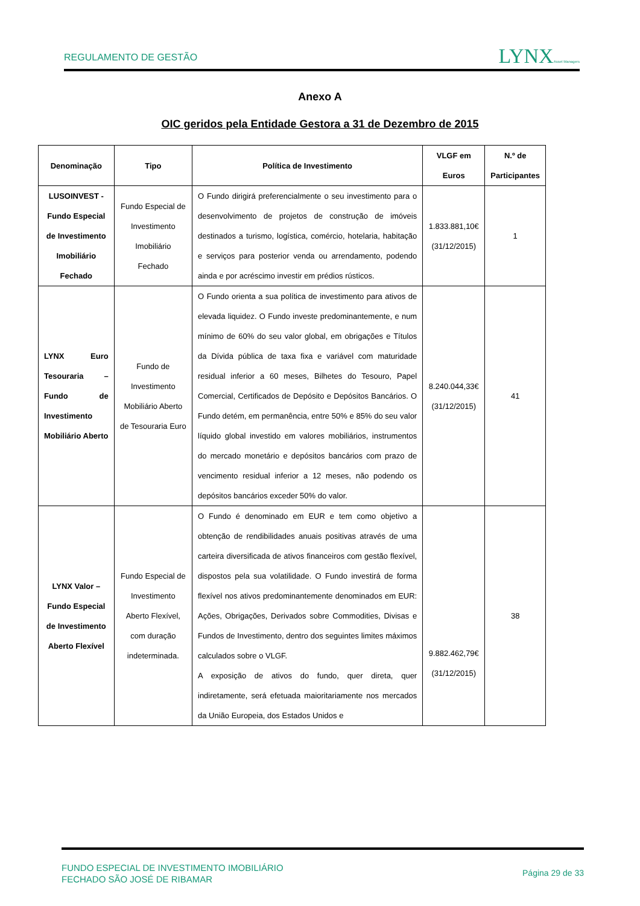REGULAMENTO DE GESTÃO LYNXAsset Managers
Anexo A
OIC geridos pela Entidade Gestora a 31 de Dezembro de 2015
| Denominação | Tipo | Política de Investimento | VLGF em Euros | N.º de Participantes |
| --- | --- | --- | --- | --- |
| LUSOINVEST - Fundo Especial de Investimento Imobiliário Fechado | Fundo Especial de Investimento Imobiliário Fechado | O Fundo dirigirá preferencialmente o seu investimento para o desenvolvimento de projetos de construção de imóveis destinados a turismo, logística, comércio, hotelaria, habitação e serviços para posterior venda ou arrendamento, podendo ainda e por acréscimo investir em prédios rústicos. | 1.833.881,10€ (31/12/2015) | 1 |
| LYNX Euro Tesouraria – Fundo de Investimento Mobiliário Aberto | Fundo de Investimento Mobiliário Aberto de Tesouraria Euro | O Fundo orienta a sua política de investimento para ativos de elevada liquidez. O Fundo investe predominantemente, e num mínimo de 60% do seu valor global, em obrigações e Títulos da Dívida pública de taxa fixa e variável com maturidade residual inferior a 60 meses, Bilhetes do Tesouro, Papel Comercial, Certificados de Depósito e Depósitos Bancários. O Fundo detém, em permanência, entre 50% e 85% do seu valor líquido global investido em valores mobiliários, instrumentos do mercado monetário e depósitos bancários com prazo de vencimento residual inferior a 12 meses, não podendo os depósitos bancários exceder 50% do valor. | 8.240.044,33€ (31/12/2015) | 41 |
| LYNX Valor – Fundo Especial de Investimento Aberto Flexível | Fundo Especial de Investimento Aberto Flexível, com duração indeterminada. | O Fundo é denominado em EUR e tem como objetivo a obtenção de rendibilidades anuais positivas através de uma carteira diversificada de ativos financeiros com gestão flexível, dispostos pela sua volatilidade. O Fundo investirá de forma flexível nos ativos predominantemente denominados em EUR: Ações, Obrigações, Derivados sobre Commodities, Divisas e Fundos de Investimento, dentro dos seguintes limites máximos calculados sobre o VLGF. A exposição de ativos do fundo, quer direta, quer indiretamente, será efetuada maioritariamente nos mercados da União Europeia, dos Estados Unidos e | 9.882.462,79€ (31/12/2015) | 38 |
FUNDO ESPECIAL DE INVESTIMENTO IMOBILIÁRIO
FECHADO SÃO JOSÉ DE RIBAMAR
Página 29 de 33